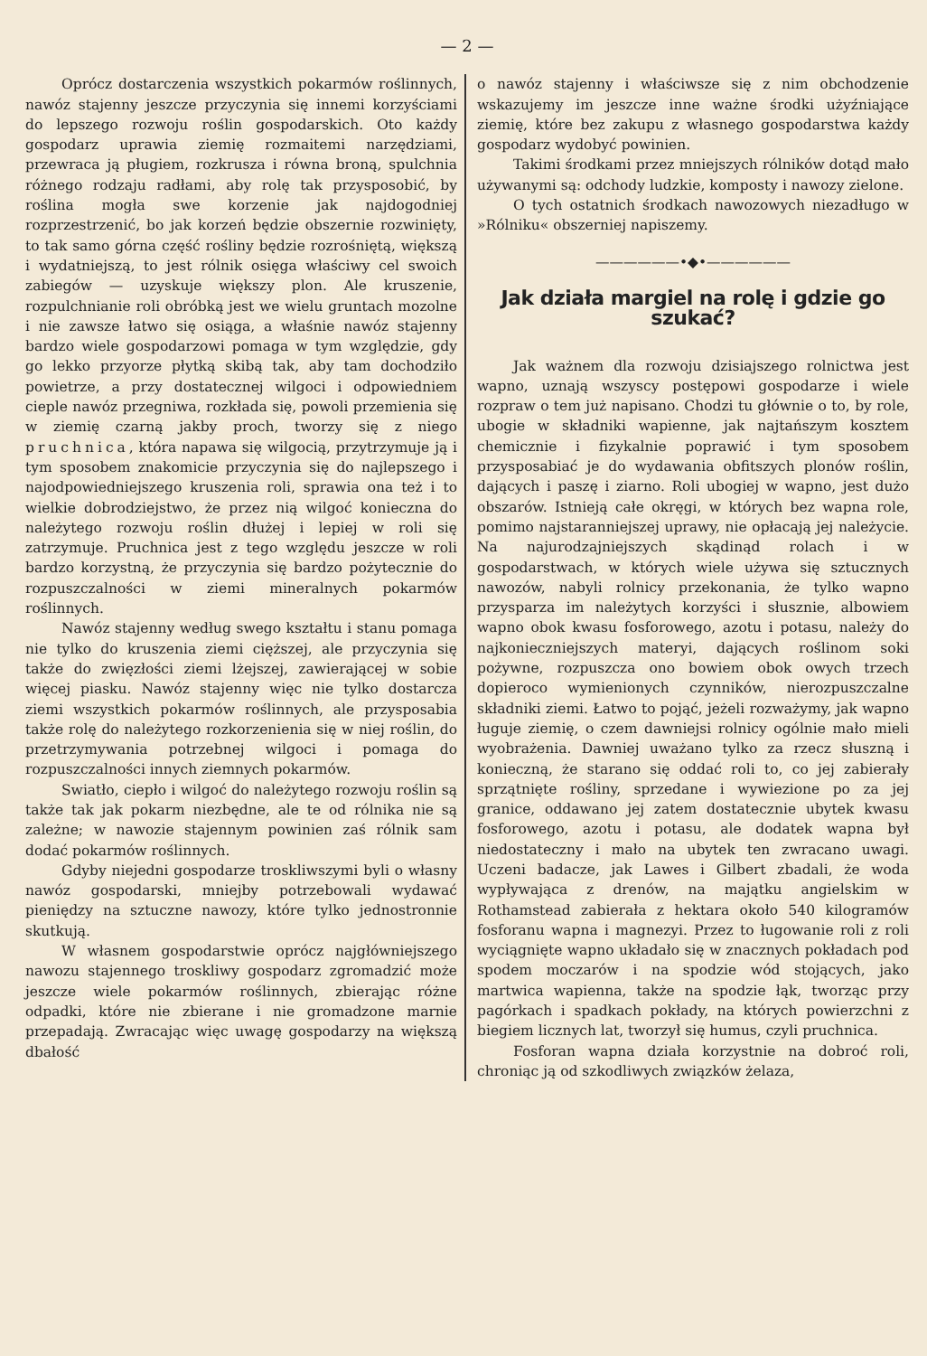— 2 —
Oprócz dostarczenia wszystkich pokarmów roślinnych, nawóz stajenny jeszcze przyczynia się innemi korzyściami do lepszego rozwoju roślin gospodarskich. Oto każdy gospodarz uprawia ziemię rozmaitemi narzędziami, przewraca ją pługiem, rozkrusza i równa broną, spulchnia różnego rodzaju radłami, aby rolę tak przysposobić, by roślina mogła swe korzenie jak najdogodniej rozprzestrzenić, bo jak korzeń będzie obszernie rozwinięty, to tak samo górna część rośliny będzie rozrośniętą, większą i wydatniejszą, to jest rólnik osięga właściwy cel swoich zabiegów — uzyskuje większy plon. Ale kruszenie, rozpulchnianie roli obróbką jest we wielu gruntach mozolne i nie zawsze łatwo się osiąga, a właśnie nawóz stajenny bardzo wiele gospodarzowi pomaga w tym względzie, gdy go lekko przyorze płytką skibą tak, aby tam dochodziło powietrze, a przy dostatecznej wilgoci i odpowiedniem cieple nawóz przegniwa, rozkłada się, powoli przemienia się w ziemię czarną jakby proch, tworzy się z niego pruchnica, która napawa się wilgocią, przytrzymuje ją i tym sposobem znakomicie przyczynia się do najlepszego i najodpowiedniejszego kruszenia roli, sprawia ona też i to wielkie dobrodziejstwo, że przez nią wilgoć konieczna do należytego rozwoju roślin dłużej i lepiej w roli się zatrzymuje. Pruchnica jest z tego względu jeszcze w roli bardzo korzystną, że przyczynia się bardzo pożytecznie do rozpuszczalności w ziemi mineralnych pokarmów roślinnych.
Nawóz stajenny według swego kształtu i stanu pomaga nie tylko do kruszenia ziemi cięższej, ale przyczynia się także do zwięzłości ziemi lżejszej, zawierającej w sobie więcej piasku. Nawóz stajenny więc nie tylko dostarcza ziemi wszystkich pokarmów roślinnych, ale przysposabia także rolę do należytego rozkorzenienia się w niej roślin, do przetrzymywania potrzebnej wilgoci i pomaga do rozpuszczalności innych ziemnych pokarmów.
Swiatło, ciepło i wilgoć do należytego rozwoju roślin są także tak jak pokarm niezbędne, ale te od rólnika nie są zależne; w nawozie stajennym powinien zaś rólnik sam dodać pokarmów roślinnych.
Gdyby niejedni gospodarze troskliwszymi byli o własny nawóz gospodarski, mniejby potrzebowali wydawać pieniędzy na sztuczne nawozy, które tylko jednostronnie skutkują.
W własnem gospodarstwie oprócz najgłówniejszego nawozu stajennego troskliwy gospodarz zgromadzić może jeszcze wiele pokarmów roślinnych, zbierając różne odpadki, które nie zbierane i nie gromadzone marnie przepadają. Zwracając więc uwagę gospodarzy na większą dbałość
o nawóz stajenny i właściwsze się z nim obchodzenie wskazujemy im jeszcze inne ważne środki użyźniające ziemię, które bez zakupu z własnego gospodarstwa każdy gospodarz wydobyć powinien.
Takimi środkami przez mniejszych rólników dotąd mało używanymi są: odchody ludzkie, komposty i nawozy zielone.
O tych ostatnich środkach nawozowych niezadługo w »Rólniku« obszerniej napiszemy.
——————•◆•——————
Jak działa margiel na rolę i gdzie go szukać?
Jak ważnem dla rozwoju dzisiajszego rolnictwa jest wapno, uznają wszyscy postępowi gospodarze i wiele rozpraw o tem już napisano. Chodzi tu głównie o to, by role, ubogie w składniki wapienne, jak najtańszym kosztem chemicznie i fizykalnie poprawić i tym sposobem przysposabiać je do wydawania obfitszych plonów roślin, dających i paszę i ziarno. Roli ubogiej w wapno, jest dużo obszarów. Istnieją całe okręgi, w których bez wapna role, pomimo najstaranniejszej uprawy, nie opłacają jej należycie. Na najurodzajniejszych skądinąd rolach i w gospodarstwach, w których wiele używa się sztucznych nawozów, nabyli rolnicy przekonania, że tylko wapno przysparza im należytych korzyści i słusznie, albowiem wapno obok kwasu fosforowego, azotu i potasu, należy do najkonieczniejszych materyi, dających roślinom soki pożywne, rozpuszcza ono bowiem obok owych trzech dopieroco wymienionych czynników, nierozpuszczalne składniki ziemi. Łatwo to pojąć, jeżeli rozważymy, jak wapno ługuje ziemię, o czem dawniejsi rolnicy ogólnie mało mieli wyobrażenia. Dawniej uważano tylko za rzecz słuszną i konieczną, że starano się oddać roli to, co jej zabierały sprzątnięte rośliny, sprzedane i wywiezione po za jej granice, oddawano jej zatem dostatecznie ubytek kwasu fosforowego, azotu i potasu, ale dodatek wapna był niedostateczny i mało na ubytek ten zwracano uwagi. Uczeni badacze, jak Lawes i Gilbert zbadali, że woda wypływająca z drenów, na majątku angielskim w Rothamstead zabierała z hektara około 540 kilogramów fosforanu wapna i magnezyi. Przez to ługowanie roli z roli wyciągnięte wapno układało się w znacznych pokładach pod spodem moczarów i na spodzie wód stojących, jako martwica wapienna, także na spodzie łąk, tworząc przy pagórkach i spadkach pokłady, na których powierzchni z biegiem licznych lat, tworzył się humus, czyli pruchnica.
Fosforan wapna działa korzystnie na dobroć roli, chroniąc ją od szkodliwych związków żelaza,